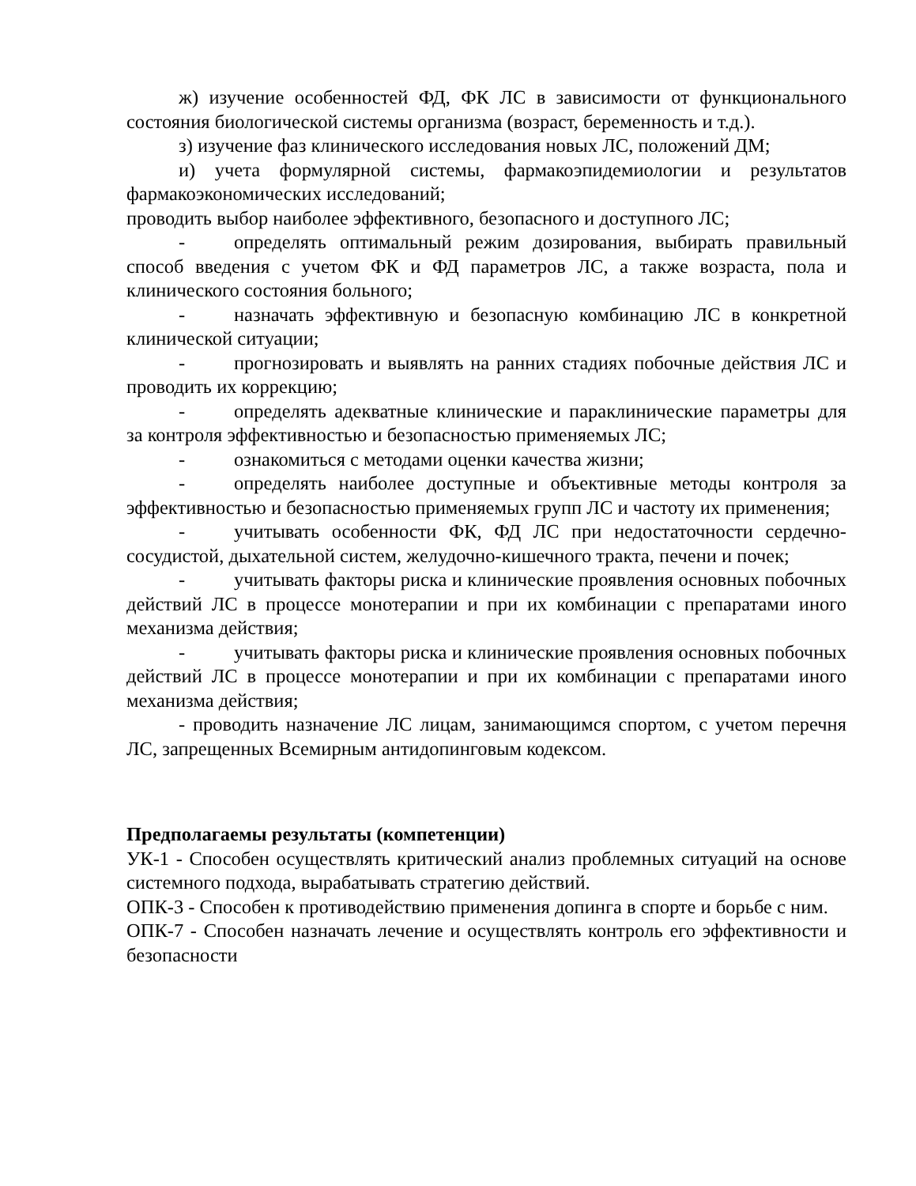ж) изучение особенностей ФД, ФК ЛС в зависимости от функционального состояния биологической системы организма (возраст, беременность и т.д.).
з) изучение фаз клинического исследования новых ЛС, положений ДМ;
и) учета формулярной системы, фармакоэпидемиологии и результатов фармакоэкономических исследований;
проводить выбор наиболее эффективного, безопасного и доступного ЛС;
- определять оптимальный режим дозирования, выбирать правильный способ введения с учетом ФК и ФД параметров ЛС, а также возраста, пола и клинического состояния больного;
- назначать эффективную и безопасную комбинацию ЛС в конкретной клинической ситуации;
- прогнозировать и выявлять на ранних стадиях побочные действия ЛС и проводить их коррекцию;
- определять адекватные клинические и параклинические параметры для за контроля эффективностью и безопасностью применяемых ЛС;
- ознакомиться с методами оценки качества жизни;
- определять наиболее доступные и объективные методы контроля за эффективностью и безопасностью применяемых групп ЛС и частоту их применения;
- учитывать особенности ФК, ФД ЛС при недостаточности сердечно-сосудистой, дыхательной систем, желудочно-кишечного тракта, печени и почек;
- учитывать факторы риска и клинические проявления основных побочных действий ЛС в процессе монотерапии и при их комбинации с препаратами иного механизма действия;
- учитывать факторы риска и клинические проявления основных побочных действий ЛС в процессе монотерапии и при их комбинации с препаратами иного механизма действия;
- проводить назначение ЛС лицам, занимающимся спортом, с учетом перечня ЛС, запрещенных Всемирным антидопинговым кодексом.
Предполагаемы результаты (компетенции)
УК-1 - Способен осуществлять критический анализ проблемных ситуаций на основе системного подхода, вырабатывать стратегию действий.
ОПК-3 - Способен к противодействию применения допинга в спорте и борьбе с ним.
ОПК-7 - Способен назначать лечение и осуществлять контроль его эффективности и безопасности